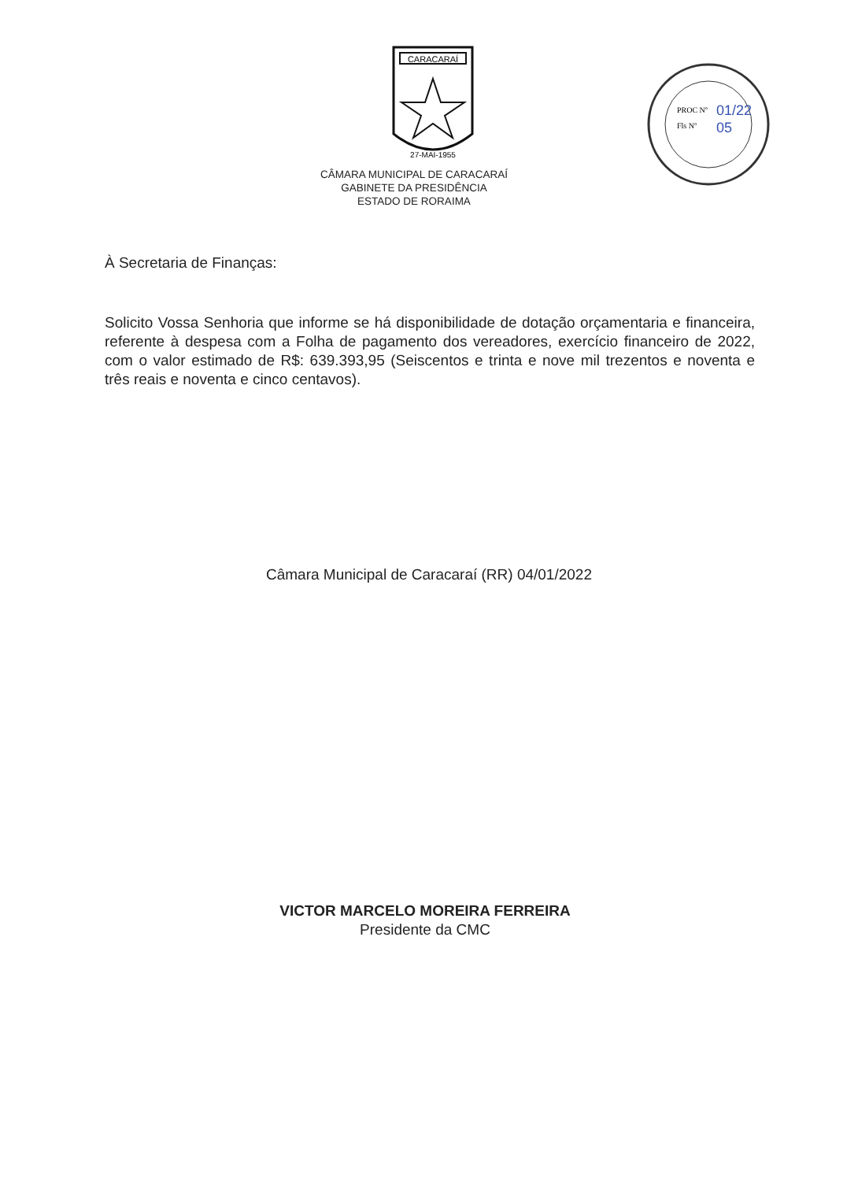CARACARAÍ
27-MAI-1955
PROC Nº
Fls Nº
01/22
05
CÂMARA MUNICIPAL DE CARACARAÍ
GABINETE DA PRESIDÊNCIA
ESTADO DE RORAIMA
À Secretaria de Finanças:
Solicito Vossa Senhoria que informe se há disponibilidade de dotação orçamentaria e financeira, referente à despesa com a Folha de pagamento dos vereadores, exercício financeiro de 2022, com o valor estimado de R$: 639.393,95 (Seiscentos e trinta e nove mil trezentos e noventa e três reais e noventa e cinco centavos).
Câmara Municipal de Caracaraí (RR) 04/01/2022
VICTOR MARCELO MOREIRA FERREIRA
Presidente da CMC